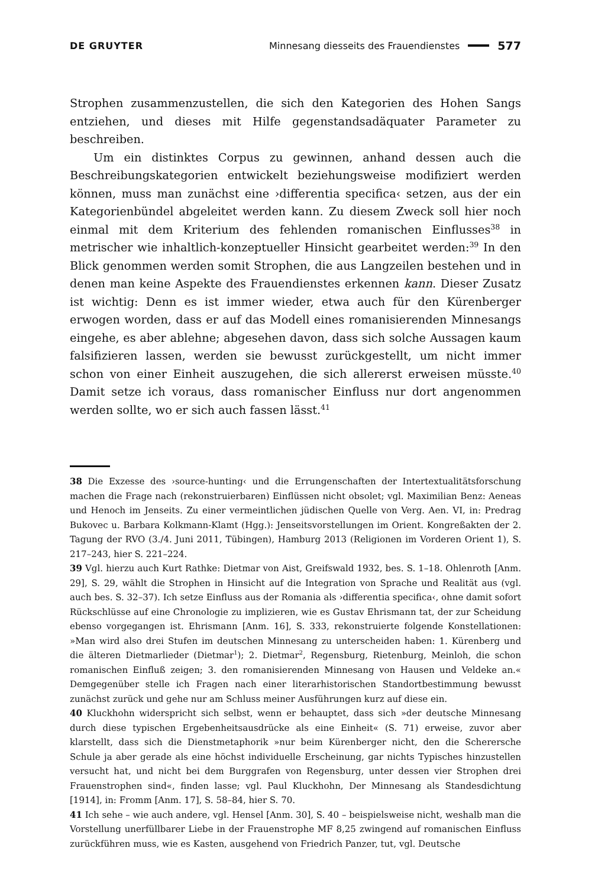DE GRUYTER Minnesang diesseits des Frauendienstes 577
Strophen zusammenzustellen, die sich den Kategorien des Hohen Sangs entziehen, und dieses mit Hilfe gegenstandsadäquater Parameter zu beschreiben.
Um ein distinktes Corpus zu gewinnen, anhand dessen auch die Beschreibungskategorien entwickelt beziehungsweise modifiziert werden können, muss man zunächst eine ›differentia specifica‹ setzen, aus der ein Kategorienbündel abgeleitet werden kann. Zu diesem Zweck soll hier noch einmal mit dem Kriterium des fehlenden romanischen Einflusses<sup>38</sup> in metrischer wie inhaltlich-konzeptueller Hinsicht gearbeitet werden:<sup>39</sup> In den Blick genommen werden somit Strophen, die aus Langzeilen bestehen und in denen man keine Aspekte des Frauendienstes erkennen kann. Dieser Zusatz ist wichtig: Denn es ist immer wieder, etwa auch für den Kürenberger erwogen worden, dass er auf das Modell eines romanisierenden Minnesangs eingehe, es aber ablehne; abgesehen davon, dass sich solche Aussagen kaum falsifizieren lassen, werden sie bewusst zurückgestellt, um nicht immer schon von einer Einheit auszugehen, die sich allererst erweisen müsste.<sup>40</sup> Damit setze ich voraus, dass romanischer Einfluss nur dort angenommen werden sollte, wo er sich auch fassen lässt.<sup>41</sup>
38 Die Exzesse des ›source-hunting‹ und die Errungenschaften der Intertextualitätsforschung machen die Frage nach (rekonstruierbaren) Einflüssen nicht obsolet; vgl. Maximilian Benz: Aeneas und Henoch im Jenseits. Zu einer vermeintlichen jüdischen Quelle von Verg. Aen. VI, in: Predrag Bukovec u. Barbara Kolkmann-Klamt (Hgg.): Jenseitsvorstellungen im Orient. Kongreßakten der 2. Tagung der RVO (3./4. Juni 2011, Tübingen), Hamburg 2013 (Religionen im Vorderen Orient 1), S. 217–243, hier S. 221–224.
39 Vgl. hierzu auch Kurt Rathke: Dietmar von Aist, Greifswald 1932, bes. S. 1–18. Ohlenroth [Anm. 29], S. 29, wählt die Strophen in Hinsicht auf die Integration von Sprache und Realität aus (vgl. auch bes. S. 32–37). Ich setze Einfluss aus der Romania als ›differentia specifica‹, ohne damit sofort Rückschlüsse auf eine Chronologie zu implizieren, wie es Gustav Ehrismann tat, der zur Scheidung ebenso vorgegangen ist. Ehrismann [Anm. 16], S. 333, rekonstruierte folgende Konstellationen: »Man wird also drei Stufen im deutschen Minnesang zu unterscheiden haben: 1. Kürenberg und die älteren Dietmarlieder (Dietmar<sup>1</sup>); 2. Dietmar<sup>2</sup>, Regensburg, Rietenburg, Meinloh, die schon romanischen Einfluß zeigen; 3. den romanisierenden Minnesang von Hausen und Veldeke an.« Demgegenüber stelle ich Fragen nach einer literarhistorischen Standortbestimmung bewusst zunächst zurück und gehe nur am Schluss meiner Ausführungen kurz auf diese ein.
40 Kluckhohn widerspricht sich selbst, wenn er behauptet, dass sich »der deutsche Minnesang durch diese typischen Ergebenheitsausdrücke als eine Einheit« (S. 71) erweise, zuvor aber klarstellt, dass sich die Dienstmetaphorik »nur beim Kürenberger nicht, den die Scherersche Schule ja aber gerade als eine höchst individuelle Erscheinung, gar nichts Typisches hinzustellen versucht hat, und nicht bei dem Burggrafen von Regensburg, unter dessen vier Strophen drei Frauenstrophen sind«, finden lasse; vgl. Paul Kluckhohn, Der Minnesang als Standesdichtung [1914], in: Fromm [Anm. 17], S. 58–84, hier S. 70.
41 Ich sehe – wie auch andere, vgl. Hensel [Anm. 30], S. 40 – beispielsweise nicht, weshalb man die Vorstellung unerfüllbarer Liebe in der Frauenstrophe MF 8,25 zwingend auf romanischen Einfluss zurückführen muss, wie es Kasten, ausgehend von Friedrich Panzer, tut, vgl. Deutsche